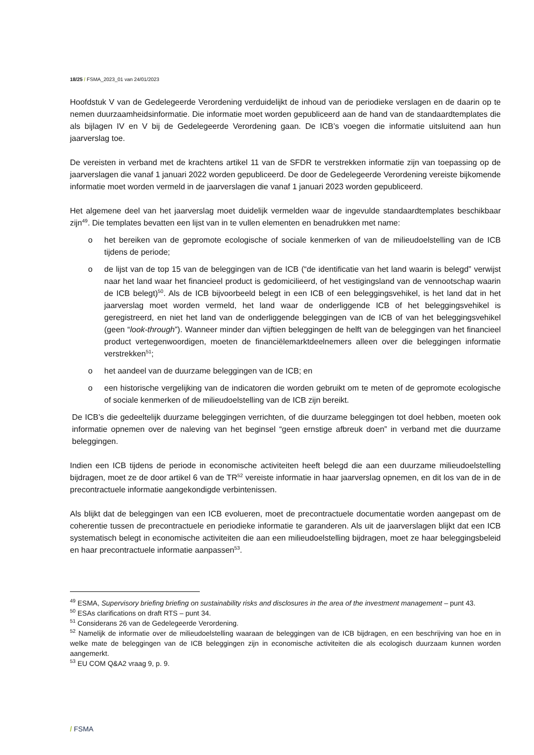18/25 / FSMA_2023_01 van 24/01/2023
Hoofdstuk V van de Gedelegeerde Verordening verduidelijkt de inhoud van de periodieke verslagen en de daarin op te nemen duurzaamheidsinformatie. Die informatie moet worden gepubliceerd aan de hand van de standaardtemplates die als bijlagen IV en V bij de Gedelegeerde Verordening gaan. De ICB’s voegen die informatie uitsluitend aan hun jaarverslag toe.
De vereisten in verband met de krachtens artikel 11 van de SFDR te verstrekken informatie zijn van toepassing op de jaarverslagen die vanaf 1 januari 2022 worden gepubliceerd. De door de Gedelegeerde Verordening vereiste bijkomende informatie moet worden vermeld in de jaarverslagen die vanaf 1 januari 2023 worden gepubliceerd.
Het algemene deel van het jaarverslag moet duidelijk vermelden waar de ingevulde standaardtemplates beschikbaar zijn<sup>49</sup>. Die templates bevatten een lijst van in te vullen elementen en benadrukken met name:
o het bereiken van de gepromote ecologische of sociale kenmerken of van de milieudoelstelling van de ICB tijdens de periode;
o de lijst van de top 15 van de beleggingen van de ICB (“de identificatie van het land waarin is belegd” verwijst naar het land waar het financieel product is gedomicilieerd, of het vestigingsland van de vennootschap waarin de ICB belegt)<sup>50</sup>. Als de ICB bijvoorbeeld belegt in een ICB of een beleggingsvehikel, is het land dat in het jaarverslag moet worden vermeld, het land waar de onderliggende ICB of het beleggingsvehikel is geregistreerd, en niet het land van de onderliggende beleggingen van de ICB of van het beleggingsvehikel (geen “look-through”). Wanneer minder dan vijftien beleggingen de helft van de beleggingen van het financieel product vertegenwoordigen, moeten de financiëlemarktdeelnemers alleen over die beleggingen informatie verstrekken<sup>51</sup>;
o het aandeel van de duurzame beleggingen van de ICB; en
o een historische vergelijking van de indicatoren die worden gebruikt om te meten of de gepromote ecologische of sociale kenmerken of de milieudoelstelling van de ICB zijn bereikt.
De ICB’s die gedeeltelijk duurzame beleggingen verrichten, of die duurzame beleggingen tot doel hebben, moeten ook informatie opnemen over de naleving van het beginsel “geen ernstige afbreuk doen” in verband met die duurzame beleggingen.
Indien een ICB tijdens de periode in economische activiteiten heeft belegd die aan een duurzame milieudoelstelling bijdragen, moet ze de door artikel 6 van de TR<sup>52</sup> vereiste informatie in haar jaarverslag opnemen, en dit los van de in de precontractuele informatie aangekondigde verbintenissen.
Als blijkt dat de beleggingen van een ICB evolueren, moet de precontractuele documentatie worden aangepast om de coherentie tussen de precontractuele en periodieke informatie te garanderen. Als uit de jaarverslagen blijkt dat een ICB systematisch belegt in economische activiteiten die aan een milieudoelstelling bijdragen, moet ze haar beleggingsbeleid en haar precontractuele informatie aanpassen<sup>53</sup>.
<sup>49</sup> ESMA, Supervisory briefing briefing on sustainability risks and disclosures in the area of the investment management – punt 43.
<sup>50</sup> ESAs clarifications on draft RTS – punt 34.
<sup>51</sup> Considerans 26 van de Gedelegeerde Verordening.
<sup>52</sup> Namelijk de informatie over de milieudoelstelling waaraan de beleggingen van de ICB bijdragen, en een beschrijving van hoe en in welke mate de beleggingen van de ICB beleggingen zijn in economische activiteiten die als ecologisch duurzaam kunnen worden aangemerkt.
<sup>53</sup> EU COM Q&A2 vraag 9, p. 9.
/ FSMA